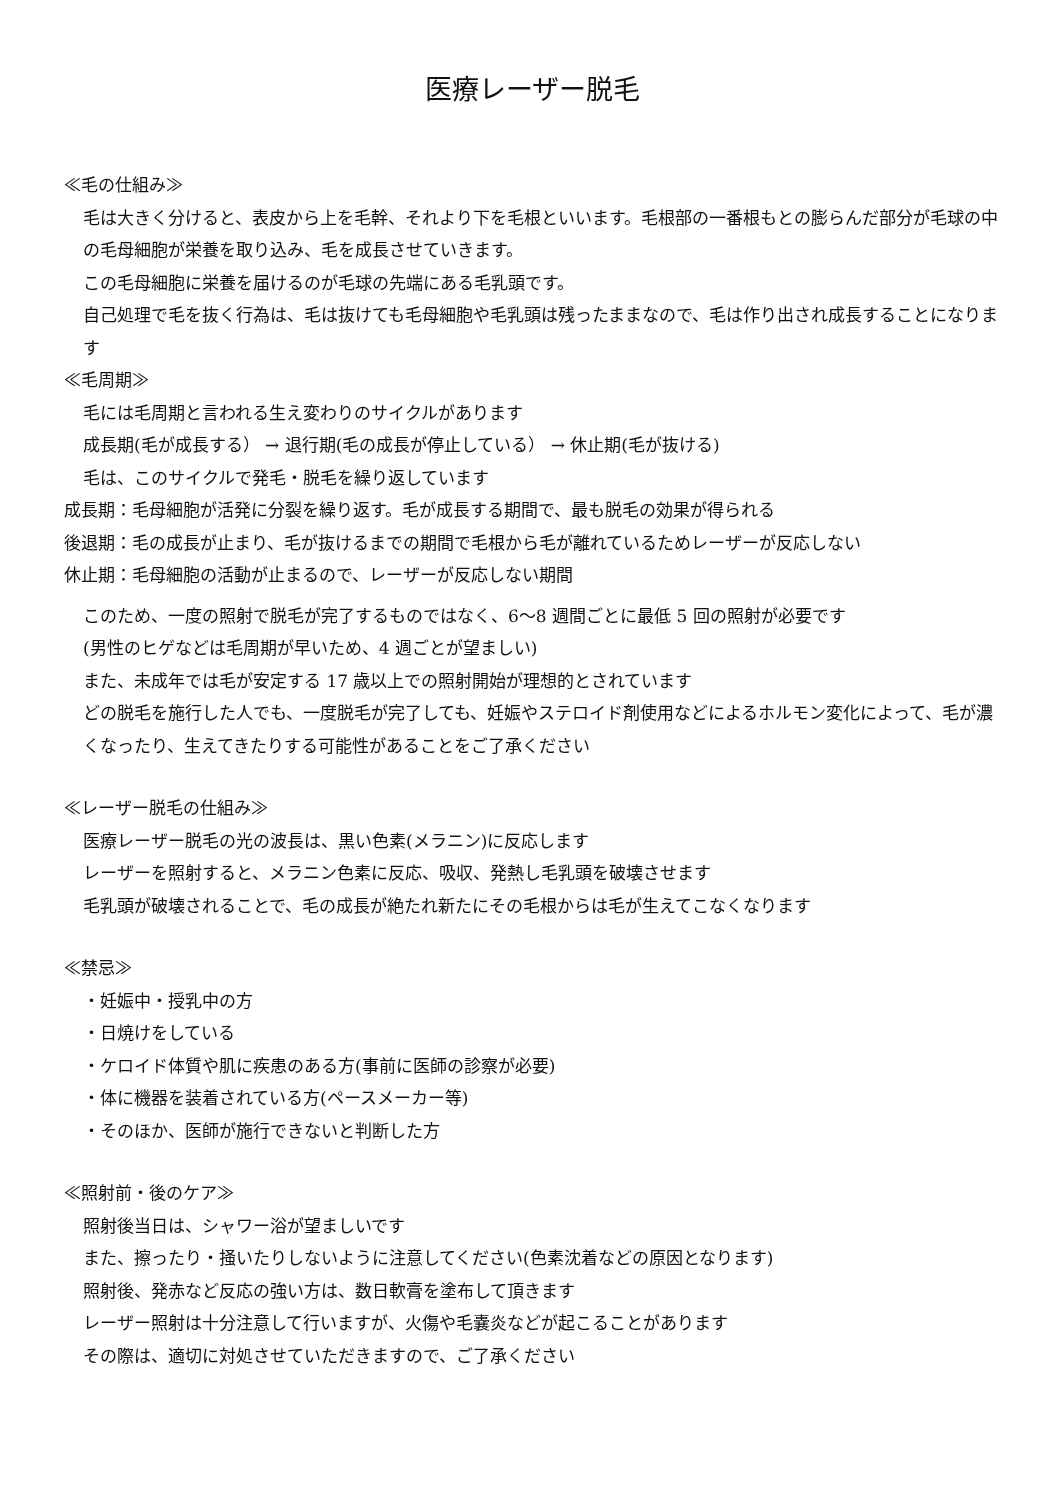医療レーザー脱毛
≪毛の仕組み≫
毛は大きく分けると、表皮から上を毛幹、それより下を毛根といいます。毛根部の一番根もとの膨らんだ部分が毛球の中の毛母細胞が栄養を取り込み、毛を成長させていきます。
この毛母細胞に栄養を届けるのが毛球の先端にある毛乳頭です。
自己処理で毛を抜く行為は、毛は抜けても毛母細胞や毛乳頭は残ったままなので、毛は作り出され成長することになります
≪毛周期≫
毛には毛周期と言われる生え変わりのサイクルがあります
成長期(毛が成長する） → 退行期(毛の成長が停止している） → 休止期(毛が抜ける)
毛は、このサイクルで発毛・脱毛を繰り返しています
成長期：毛母細胞が活発に分裂を繰り返す。毛が成長する期間で、最も脱毛の効果が得られる
後退期：毛の成長が止まり、毛が抜けるまでの期間で毛根から毛が離れているためレーザーが反応しない
休止期：毛母細胞の活動が止まるので、レーザーが反応しない期間
このため、一度の照射で脱毛が完了するものではなく、6〜8 週間ごとに最低 5 回の照射が必要です
(男性のヒゲなどは毛周期が早いため、4 週ごとが望ましい)
また、未成年では毛が安定する 17 歳以上での照射開始が理想的とされています
どの脱毛を施行した人でも、一度脱毛が完了しても、妊娠やステロイド剤使用などによるホルモン変化によって、毛が濃くなったり、生えてきたりする可能性があることをご了承ください
≪レーザー脱毛の仕組み≫
医療レーザー脱毛の光の波長は、黒い色素(メラニン)に反応します
レーザーを照射すると、メラニン色素に反応、吸収、発熱し毛乳頭を破壊させます
毛乳頭が破壊されることで、毛の成長が絶たれ新たにその毛根からは毛が生えてこなくなります
≪禁忌≫
・妊娠中・授乳中の方
・日焼けをしている
・ケロイド体質や肌に疾患のある方(事前に医師の診察が必要)
・体に機器を装着されている方(ペースメーカー等)
・そのほか、医師が施行できないと判断した方
≪照射前・後のケア≫
照射後当日は、シャワー浴が望ましいです
また、擦ったり・掻いたりしないように注意してください(色素沈着などの原因となります)
照射後、発赤など反応の強い方は、数日軟膏を塗布して頂きます
レーザー照射は十分注意して行いますが、火傷や毛嚢炎などが起こることがあります
その際は、適切に対処させていただきますので、ご了承ください